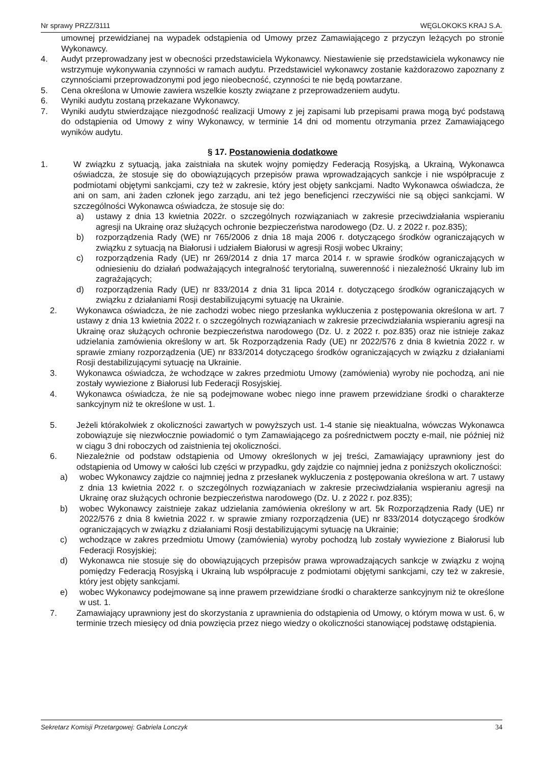Nr sprawy PRZZ/3111 WĘGLOKOKS KRAJ S.A.
umownej przewidzianej na wypadek odstąpienia od Umowy przez Zamawiającego z przyczyn leżących po stronie Wykonawcy.
4. Audyt przeprowadzany jest w obecności przedstawiciela Wykonawcy. Niestawienie się przedstawiciela wykonawcy nie wstrzymuje wykonywania czynności w ramach audytu. Przedstawiciel wykonawcy zostanie każdorazowo zapoznany z czynnościami przeprowadzonymi pod jego nieobecność, czynności te nie będą powtarzane.
5. Cena określona w Umowie zawiera wszelkie koszty związane z przeprowadzeniem audytu.
6. Wyniki audytu zostaną przekazane Wykonawcy.
7. Wyniki audytu stwierdzające niezgodność realizacji Umowy z jej zapisami lub przepisami prawa mogą być podstawą do odstąpienia od Umowy z winy Wykonawcy, w terminie 14 dni od momentu otrzymania przez Zamawiającego wyników audytu.
§ 17. Postanowienia dodatkowe
1. W związku z sytuacją, jaka zaistniała na skutek wojny pomiędzy Federacją Rosyjską, a Ukrainą, Wykonawca oświadcza, że stosuje się do obowiązujących przepisów prawa wprowadzających sankcje i nie współpracuje z podmiotami objętymi sankcjami, czy też w zakresie, który jest objęty sankcjami. Nadto Wykonawca oświadcza, że ani on sam, ani żaden członek jego zarządu, ani też jego beneficjenci rzeczywiści nie są objęci sankcjami. W szczególności Wykonawca oświadcza, że stosuje się do:
a) ustawy z dnia 13 kwietnia 2022r. o szczególnych rozwiązaniach w zakresie przeciwdziałania wspieraniu agresji na Ukrainę oraz służących ochronie bezpieczeństwa narodowego (Dz. U. z 2022 r. poz.835);
b) rozporządzenia Rady (WE) nr 765/2006 z dnia 18 maja 2006 r. dotyczącego środków ograniczających w związku z sytuacją na Białorusi i udziałem Białorusi w agresji Rosji wobec Ukrainy;
c) rozporządzenia Rady (UE) nr 269/2014 z dnia 17 marca 2014 r. w sprawie środków ograniczających w odniesieniu do działań podważających integralność terytorialną, suwerenność i niezależność Ukrainy lub im zagrażających;
d) rozporządzenia Rady (UE) nr 833/2014 z dnia 31 lipca 2014 r. dotyczącego środków ograniczających w związku z działaniami Rosji destabilizującymi sytuację na Ukrainie.
2. Wykonawca oświadcza, że nie zachodzi wobec niego przesłanka wykluczenia z postępowania określona w art. 7 ustawy z dnia 13 kwietnia 2022 r. o szczególnych rozwiązaniach w zakresie przeciwdziałania wspieraniu agresji na Ukrainę oraz służących ochronie bezpieczeństwa narodowego (Dz. U. z 2022 r. poz.835) oraz nie istnieje zakaz udzielania zamówienia określony w art. 5k Rozporządzenia Rady (UE) nr 2022/576 z dnia 8 kwietnia 2022 r. w sprawie zmiany rozporządzenia (UE) nr 833/2014 dotyczącego środków ograniczających w związku z działaniami Rosji destabilizującymi sytuację na Ukrainie.
3. Wykonawca oświadcza, że wchodzące w zakres przedmiotu Umowy (zamówienia) wyroby nie pochodzą, ani nie zostały wywiezione z Białorusi lub Federacji Rosyjskiej.
4. Wykonawca oświadcza, że nie są podejmowane wobec niego inne prawem przewidziane środki o charakterze sankcyjnym niż te określone w ust. 1.
5. Jeżeli którakolwiek z okoliczności zawartych w powyższych ust. 1-4 stanie się nieaktualna, wówczas Wykonawca zobowiązuje się niezwłocznie powiadomić o tym Zamawiającego za pośrednictwem poczty e-mail, nie później niż w ciągu 3 dni roboczych od zaistnienia tej okoliczności.
6. Niezależnie od podstaw odstąpienia od Umowy określonych w jej treści, Zamawiający uprawniony jest do odstąpienia od Umowy w całości lub części w przypadku, gdy zajdzie co najmniej jedna z poniższych okoliczności:
a) wobec Wykonawcy zajdzie co najmniej jedna z przesłanek wykluczenia z postępowania określona w art. 7 ustawy z dnia 13 kwietnia 2022 r. o szczególnych rozwiązaniach w zakresie przeciwdziałania wspieraniu agresji na Ukrainę oraz służących ochronie bezpieczeństwa narodowego (Dz. U. z 2022 r. poz.835);
b) wobec Wykonawcy zaistnieje zakaz udzielania zamówienia określony w art. 5k Rozporządzenia Rady (UE) nr 2022/576 z dnia 8 kwietnia 2022 r. w sprawie zmiany rozporządzenia (UE) nr 833/2014 dotyczącego środków ograniczających w związku z działaniami Rosji destabilizującymi sytuację na Ukrainie;
c) wchodzące w zakres przedmiotu Umowy (zamówienia) wyroby pochodzą lub zostały wywiezione z Białorusi lub Federacji Rosyjskiej;
d) Wykonawca nie stosuje się do obowiązujących przepisów prawa wprowadzających sankcje w związku z wojną pomiędzy Federacją Rosyjską i Ukrainą lub współpracuje z podmiotami objętymi sankcjami, czy też w zakresie, który jest objęty sankcjami.
e) wobec Wykonawcy podejmowane są inne prawem przewidziane środki o charakterze sankcyjnym niż te określone w ust. 1.
7. Zamawiający uprawniony jest do skorzystania z uprawnienia do odstąpienia od Umowy, o którym mowa w ust. 6, w terminie trzech miesięcy od dnia powzięcia przez niego wiedzy o okoliczności stanowiącej podstawę odstąpienia.
Sekretarz Komisji Przetargowej: Gabriela Lonczyk 34